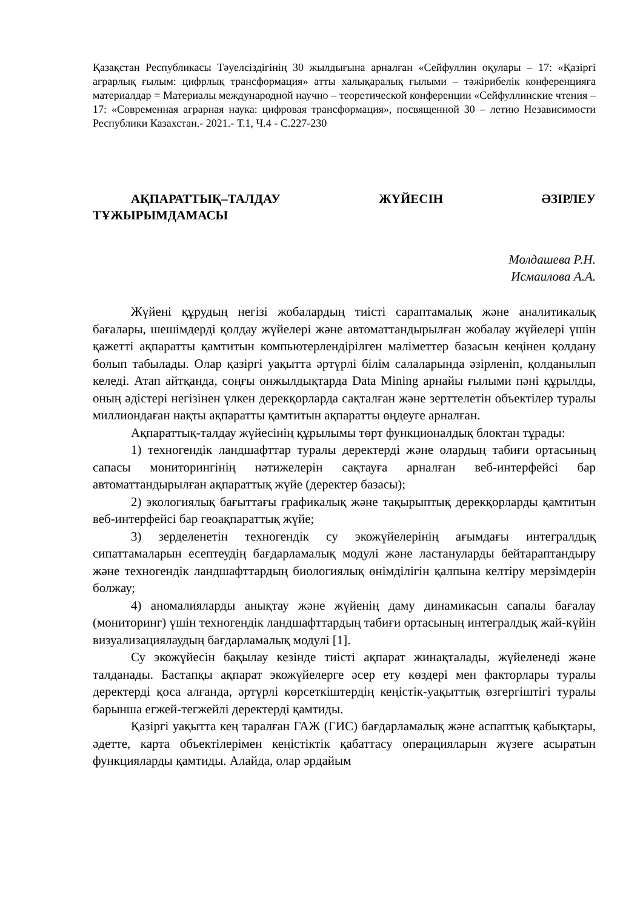Қазақстан Республикасы Тәуелсіздігінің 30 жылдығына арналған «Сейфуллин оқулары – 17: «Қазіргі аграрлық ғылым: цифрлық трансформация» атты халықаралық ғылыми – тәжірибелік конференцияға материалдар = Материалы международной научно – теоретической конференции «Сейфуллинские чтения – 17: «Современная аграрная наука: цифровая трансформация», посвященной 30 – летию Независимости Республики Казахстан.- 2021.- Т.1, Ч.4 - С.227-230
АҚПАРАТТЫҚ–ТАЛДАУ ЖҮЙЕСІН ӘЗІРЛЕУ ТҰЖЫРЫМДАМАСЫ
Молдашева Р.Н.
Исмаилова А.А.
Жүйені құрудың негізі жобалардың тиісті сараптамалық және аналитикалық бағалары, шешімдерді қолдау жүйелері және автоматтандырылған жобалау жүйелері үшін қажетті ақпаратты қамтитын компьютерлендірілген мәліметтер базасын кеңінен қолдану болып табылады. Олар қазіргі уақытта әртүрлі білім салаларында әзірленіп, қолданылып келеді. Атап айтқанда, соңғы онжылдықтарда Data Mining арнайы ғылыми пәні құрылды, оның әдістері негізінен үлкен дерекқорларда сақталған және зерттелетін объектілер туралы миллиондаған нақты ақпаратты қамтитын ақпаратты өңдеуге арналған.
Ақпараттық-талдау жүйесінің құрылымы төрт функционалдық блоктан тұрады:
1) техногендік ландшафттар туралы деректерді және олардың табиғи ортасының сапасы мониторингінің нәтижелерін сақтауға арналған веб-интерфейсі бар автоматтандырылған ақпараттық жүйе (деректер базасы);
2) экологиялық бағыттағы графикалық және тақырыптық дерекқорларды қамтитын веб-интерфейсі бар геоақпараттық жүйе;
3) зерделенетін техногендік су экожүйелерінің ағымдағы интегралдық сипаттамаларын есептеудің бағдарламалық модулі және ластануларды бейтараптандыру және техногендік ландшафттардың биологиялық өнімділігін қалпына келтіру мерзімдерін болжау;
4) аномалияларды анықтау және жүйенің даму динамикасын сапалы бағалау (мониторинг) үшін техногендік ландшафттардың табиғи ортасының интегралдық жай-күйін визуализациялаудың бағдарламалық модулі [1].
Су экожүйесін бақылау кезінде тиісті ақпарат жинақталады, жүйеленеді және талданады. Бастапқы ақпарат экожүйелерге әсер ету көздері мен факторлары туралы деректерді қоса алғанда, әртүрлі көрсеткіштердің кеңістік-уақыттық өзгергіштігі туралы барынша егжей-тегжейлі деректерді қамтиды.
Қазіргі уақытта кең таралған ГАЖ (ГИС) бағдарламалық және аспаптық қабықтары, әдетте, карта объектілерімен кеңістіктік қабаттасу операцияларын жүзеге асыратын функцияларды қамтиды. Алайда, олар әрдайым